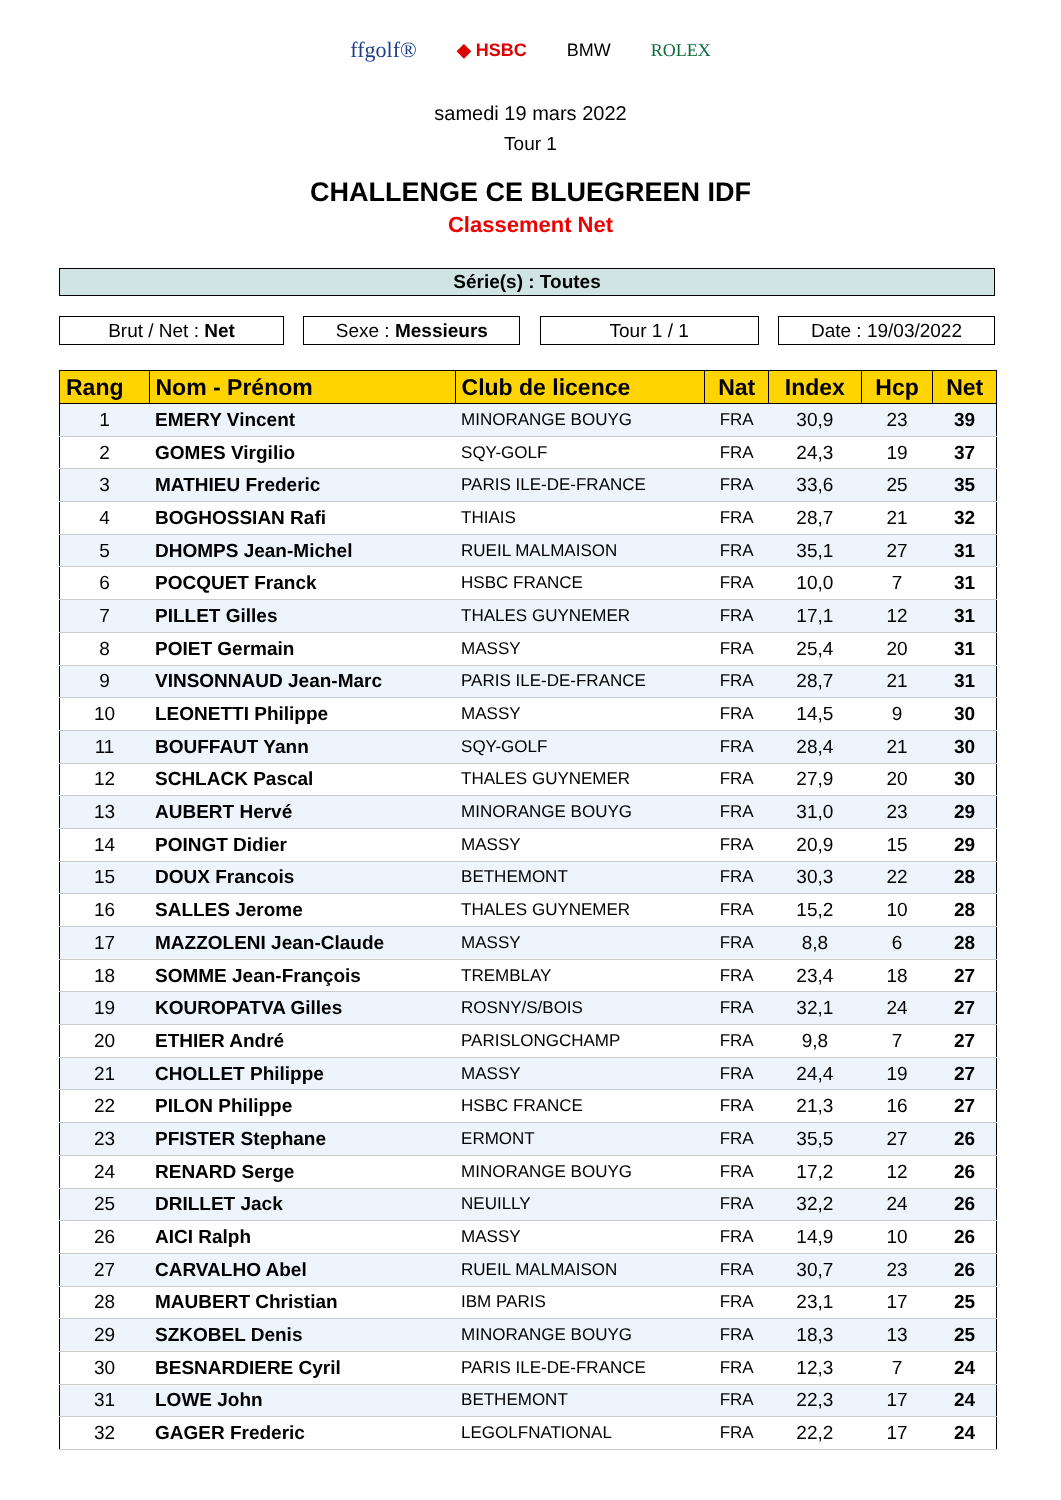ffgolf® ◆ HSBC BMW ROLEX
samedi 19 mars 2022
Tour 1
CHALLENGE CE BLUEGREEN IDF
Classement Net
Série(s) : Toutes
Brut / Net : Net Sexe : Messieurs Tour 1 / 1 Date : 19/03/2022
| Rang | Nom - Prénom | Club de licence | Nat | Index | Hcp | Net |
| --- | --- | --- | --- | --- | --- | --- |
| 1 | EMERY Vincent | MINORANGE BOUYG | FRA | 30,9 | 23 | 39 |
| 2 | GOMES Virgilio | SQY-GOLF | FRA | 24,3 | 19 | 37 |
| 3 | MATHIEU Frederic | PARIS ILE-DE-FRANCE | FRA | 33,6 | 25 | 35 |
| 4 | BOGHOSSIAN Rafi | THIAIS | FRA | 28,7 | 21 | 32 |
| 5 | DHOMPS Jean-Michel | RUEIL MALMAISON | FRA | 35,1 | 27 | 31 |
| 6 | POCQUET Franck | HSBC FRANCE | FRA | 10,0 | 7 | 31 |
| 7 | PILLET Gilles | THALES GUYNEMER | FRA | 17,1 | 12 | 31 |
| 8 | POIET Germain | MASSY | FRA | 25,4 | 20 | 31 |
| 9 | VINSONNAUD Jean-Marc | PARIS ILE-DE-FRANCE | FRA | 28,7 | 21 | 31 |
| 10 | LEONETTI Philippe | MASSY | FRA | 14,5 | 9 | 30 |
| 11 | BOUFFAUT Yann | SQY-GOLF | FRA | 28,4 | 21 | 30 |
| 12 | SCHLACK Pascal | THALES GUYNEMER | FRA | 27,9 | 20 | 30 |
| 13 | AUBERT Hervé | MINORANGE BOUYG | FRA | 31,0 | 23 | 29 |
| 14 | POINGT Didier | MASSY | FRA | 20,9 | 15 | 29 |
| 15 | DOUX Francois | BETHEMONT | FRA | 30,3 | 22 | 28 |
| 16 | SALLES Jerome | THALES GUYNEMER | FRA | 15,2 | 10 | 28 |
| 17 | MAZZOLENI Jean-Claude | MASSY | FRA | 8,8 | 6 | 28 |
| 18 | SOMME Jean-François | TREMBLAY | FRA | 23,4 | 18 | 27 |
| 19 | KOUROPATVA Gilles | ROSNY/S/BOIS | FRA | 32,1 | 24 | 27 |
| 20 | ETHIER André | PARISLONGCHAMP | FRA | 9,8 | 7 | 27 |
| 21 | CHOLLET Philippe | MASSY | FRA | 24,4 | 19 | 27 |
| 22 | PILON Philippe | HSBC FRANCE | FRA | 21,3 | 16 | 27 |
| 23 | PFISTER Stephane | ERMONT | FRA | 35,5 | 27 | 26 |
| 24 | RENARD Serge | MINORANGE BOUYG | FRA | 17,2 | 12 | 26 |
| 25 | DRILLET Jack | NEUILLY | FRA | 32,2 | 24 | 26 |
| 26 | AICI Ralph | MASSY | FRA | 14,9 | 10 | 26 |
| 27 | CARVALHO Abel | RUEIL MALMAISON | FRA | 30,7 | 23 | 26 |
| 28 | MAUBERT Christian | IBM PARIS | FRA | 23,1 | 17 | 25 |
| 29 | SZKOBEL Denis | MINORANGE BOUYG | FRA | 18,3 | 13 | 25 |
| 30 | BESNARDIERE Cyril | PARIS ILE-DE-FRANCE | FRA | 12,3 | 7 | 24 |
| 31 | LOWE John | BETHEMONT | FRA | 22,3 | 17 | 24 |
| 32 | GAGER Frederic | LEGOLFNATIONAL | FRA | 22,2 | 17 | 24 |